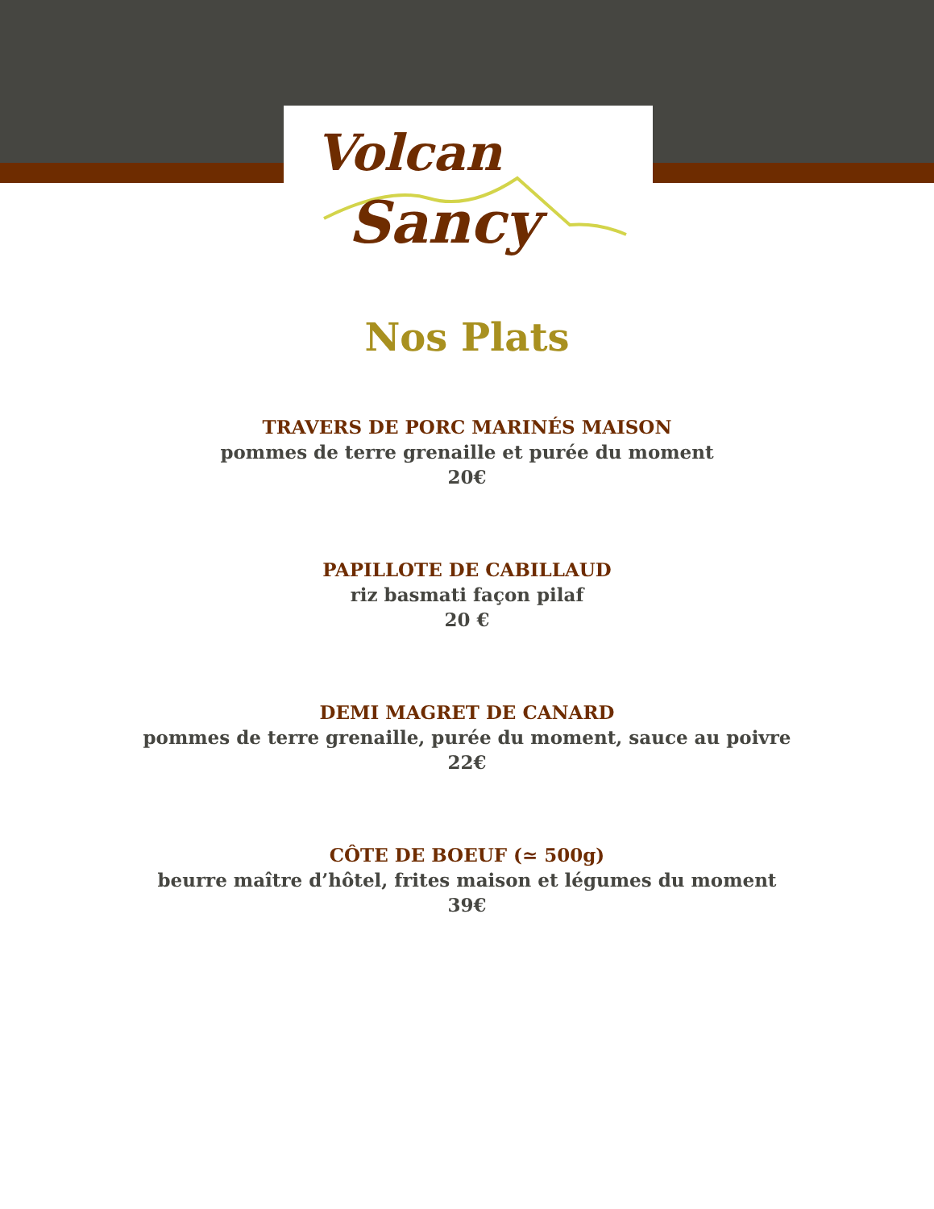Volcan
Sancy
Nos Plats
TRAVERS DE PORC MARINÉS MAISON
pommes de terre grenaille et purée du moment
20€
PAPILLOTE DE CABILLAUD
riz basmati façon pilaf
20 €
DEMI MAGRET DE CANARD
pommes de terre grenaille, purée du moment, sauce au poivre
22€
CÔTE DE BOEUF (≃ 500g)
beurre maître d’hôtel, frites maison et légumes du moment
39€